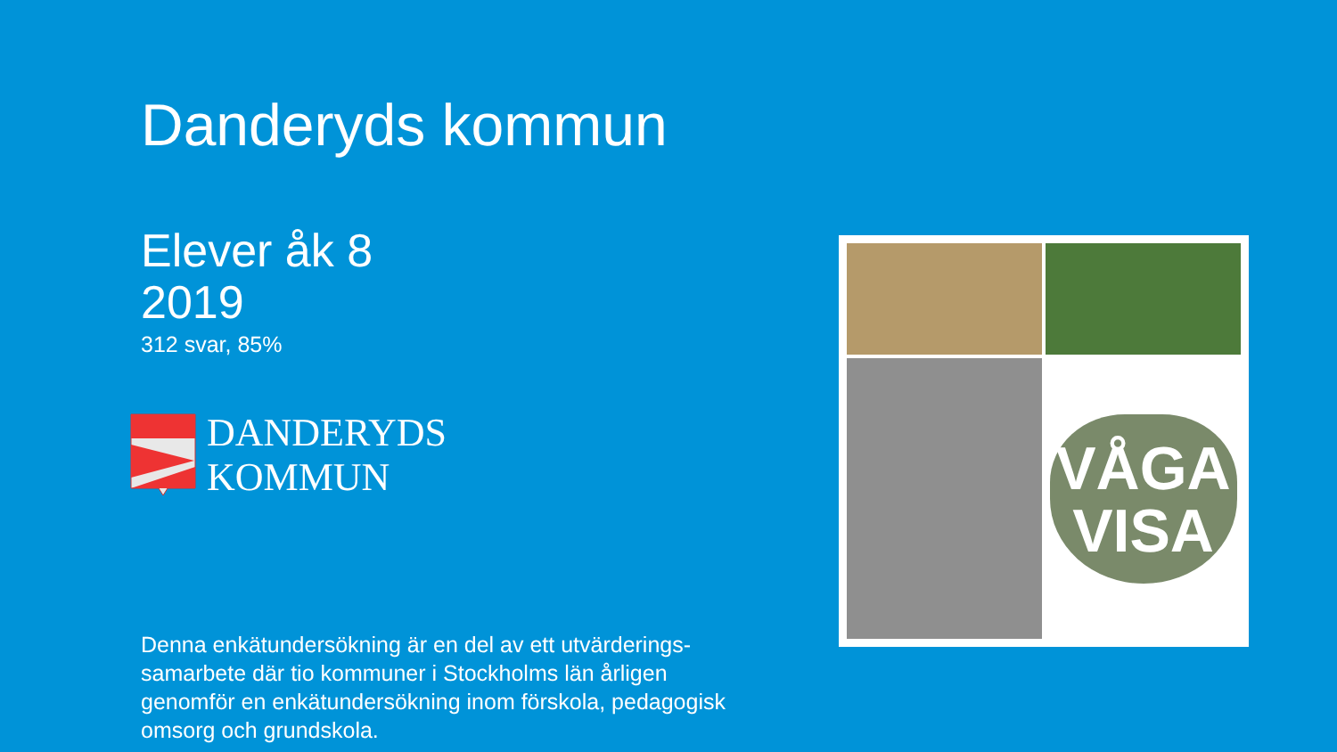Danderyds kommun
Elever åk 8
2019
312 svar, 85%
DANDERYDS
KOMMUN
Denna enkätundersökning är en del av ett utvärderings-samarbete där tio kommuner i Stockholms län årligen genomför en enkätundersökning inom förskola, pedagogisk omsorg och grundskola.
VÅGA
VISA